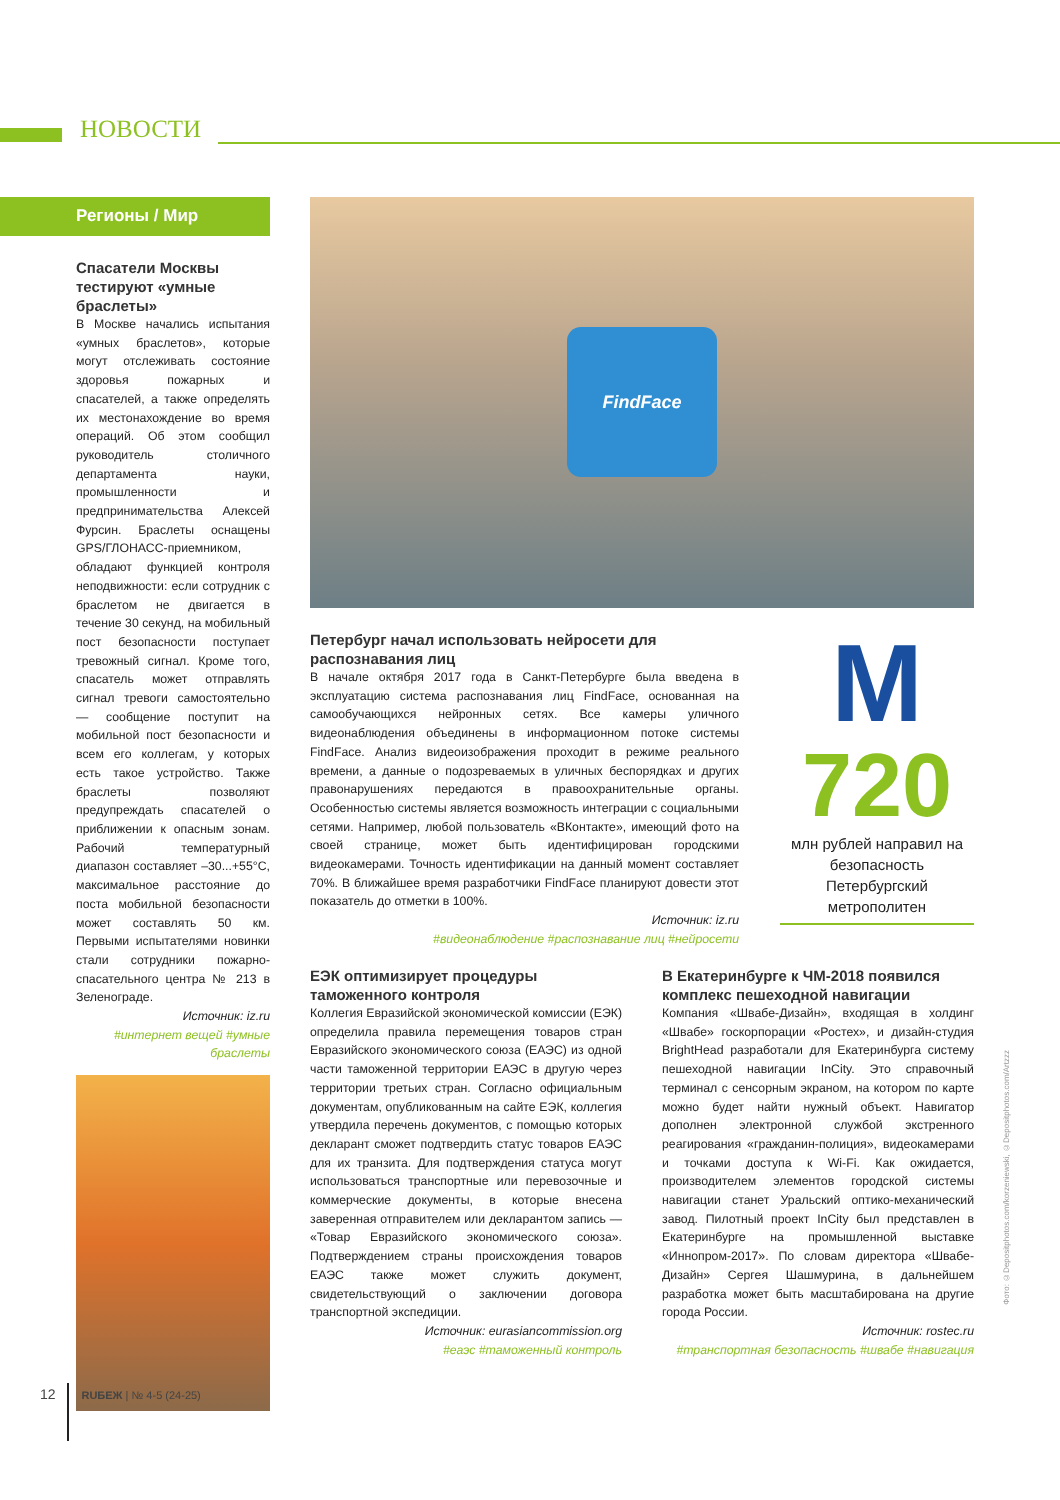НОВОСТИ
Регионы / Мир
Спасатели Москвы тестируют «умные браслеты»
В Москве начались испытания «умных браслетов», которые могут отслеживать состояние здоровья пожарных и спасателей, а также определять их местонахождение во время операций. Об этом сообщил руководитель столичного департамента науки, промышленности и предпринимательства Алексей Фурсин. Браслеты оснащены GPS/ГЛОНАСС-приемником, обладают функцией контроля неподвижности: если сотрудник с браслетом не двигается в течение 30 секунд, на мобильный пост безопасности поступает тревожный сигнал. Кроме того, спасатель может отправлять сигнал тревоги самостоятельно — сообщение поступит на мобильной пост безопасности и всем его коллегам, у которых есть такое устройство. Также браслеты позволяют предупреждать спасателей о приближении к опасным зонам. Рабочий температурный диапазон составляет –30...+55°C, максимальное расстояние до поста мобильной безопасности может составлять 50 км. Первыми испытателями новинки стали сотрудники пожарно-спасательного центра № 213 в Зеленограде.
Источник: iz.ru
#интернет вещей #умные браслеты
FindFace
Петербург начал использовать нейросети для распознавания лиц
В начале октября 2017 года в Санкт-Петербурге была введена в эксплуатацию система распознавания лиц FindFace, основанная на самообучающихся нейронных сетях. Все камеры уличного видеонаблюдения объединены в информационном потоке системы FindFace. Анализ видеоизображения проходит в режиме реального времени, а данные о подозреваемых в уличных беспорядках и других правонарушениях передаются в правоохранительные органы. Особенностью системы является возможность интеграции с социальными сетями. Например, любой пользователь «ВКонтакте», имеющий фото на своей странице, может быть идентифицирован городскими видеокамерами. Точность идентификации на данный момент составляет 70%. В ближайшее время разработчики FindFace планируют довести этот показатель до отметки в 100%.
Источник: iz.ru
#видеонаблюдение #распознавание лиц #нейросети
M
720
млн рублей направил на безопасность Петербургский метрополитен
ЕЭК оптимизирует процедуры таможенного контроля
Коллегия Евразийской экономической комиссии (ЕЭК) определила правила перемещения товаров стран Евразийского экономического союза (ЕАЭС) из одной части таможенной территории ЕАЭС в другую через территории третьих стран. Согласно официальным документам, опубликованным на сайте ЕЭК, коллегия утвердила перечень документов, с помощью которых декларант сможет подтвердить статус товаров ЕАЭС для их транзита. Для подтверждения статуса могут использоваться транспортные или перевозочные и коммерческие документы, в которые внесена заверенная отправителем или декларантом запись — «Товар Евразийского экономического союза». Подтверждением страны происхождения товаров ЕАЭС также может служить документ, свидетельствующий о заключении договора транспортной экспедиции.
Источник: eurasiancommission.org
#еаэс #таможенный контроль
В Екатеринбурге к ЧМ-2018 появился комплекс пешеходной навигации
Компания «Швабе-Дизайн», входящая в холдинг «Швабе» госкорпорации «Ростех», и дизайн-студия BrightHead разработали для Екатеринбурга систему пешеходной навигации InCity. Это справочный терминал с сенсорным экраном, на котором по карте можно будет найти нужный объект. Навигатор дополнен электронной службой экстренного реагирования «гражданин-полиция», видеокамерами и точками доступа к Wi-Fi. Как ожидается, производителем элементов городской системы навигации станет Уральский оптико-механический завод. Пилотный проект InCity был представлен в Екатеринбурге на промышленной выставке «Иннопром-2017». По словам директора «Швабе-Дизайн» Сергея Шашмурина, в дальнейшем разработка может быть масштабирована на другие города России.
Источник: rostec.ru
#транспортная безопасность #швабе #навигация
Фото: ©Depositphotos.com/korzeniewski, ©Depositphotos.com/Artzzz
12 RUБЕЖ | № 4-5 (24-25)